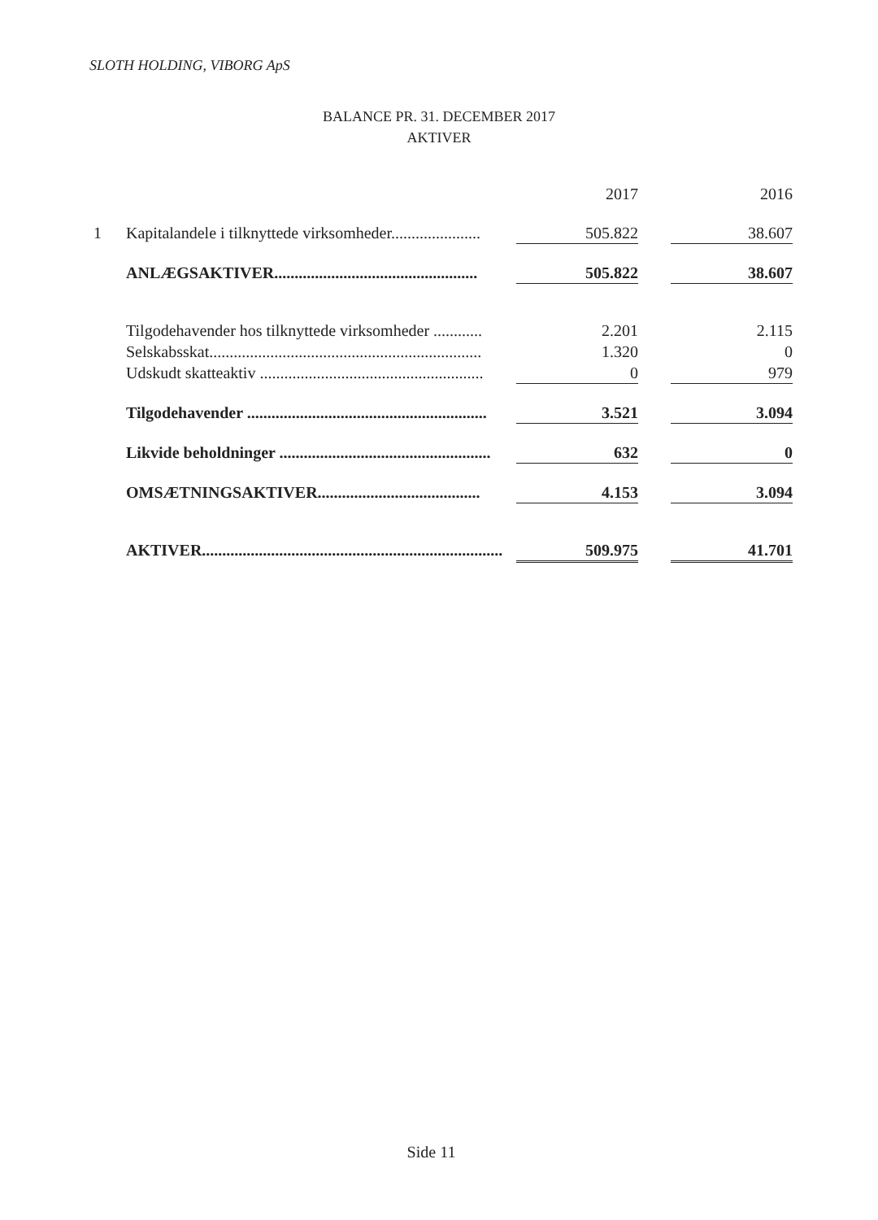SLOTH HOLDING, VIBORG ApS
BALANCE PR. 31. DECEMBER 2017
AKTIVER
| | | 2017 | | 2016 |
| --- | --- | --- | --- | --- |
| 1 | Kapitalandele i tilknyttede virksomheder...................... | 505.822 | | 38.607 |
| | ANLÆGSAKTIVER.................................................. | 505.822 | | 38.607 |
| | Tilgodehavender hos tilknyttede virksomheder ............ | 2.201 | | 2.115 |
| | Selskabsskat................................................................... | 1.320 | | 0 |
| | Udskudt skatteaktiv ....................................................... | 0 | | 979 |
| | Tilgodehavender ........................................................... | 3.521 | | 3.094 |
| | Likvide beholdninger .................................................... | 632 | | 0 |
| | OMSÆTNINGSAKTIVER........................................ | 4.153 | | 3.094 |
| | AKTIVER.......................................................................... | 509.975 | | 41.701 |
Side 11